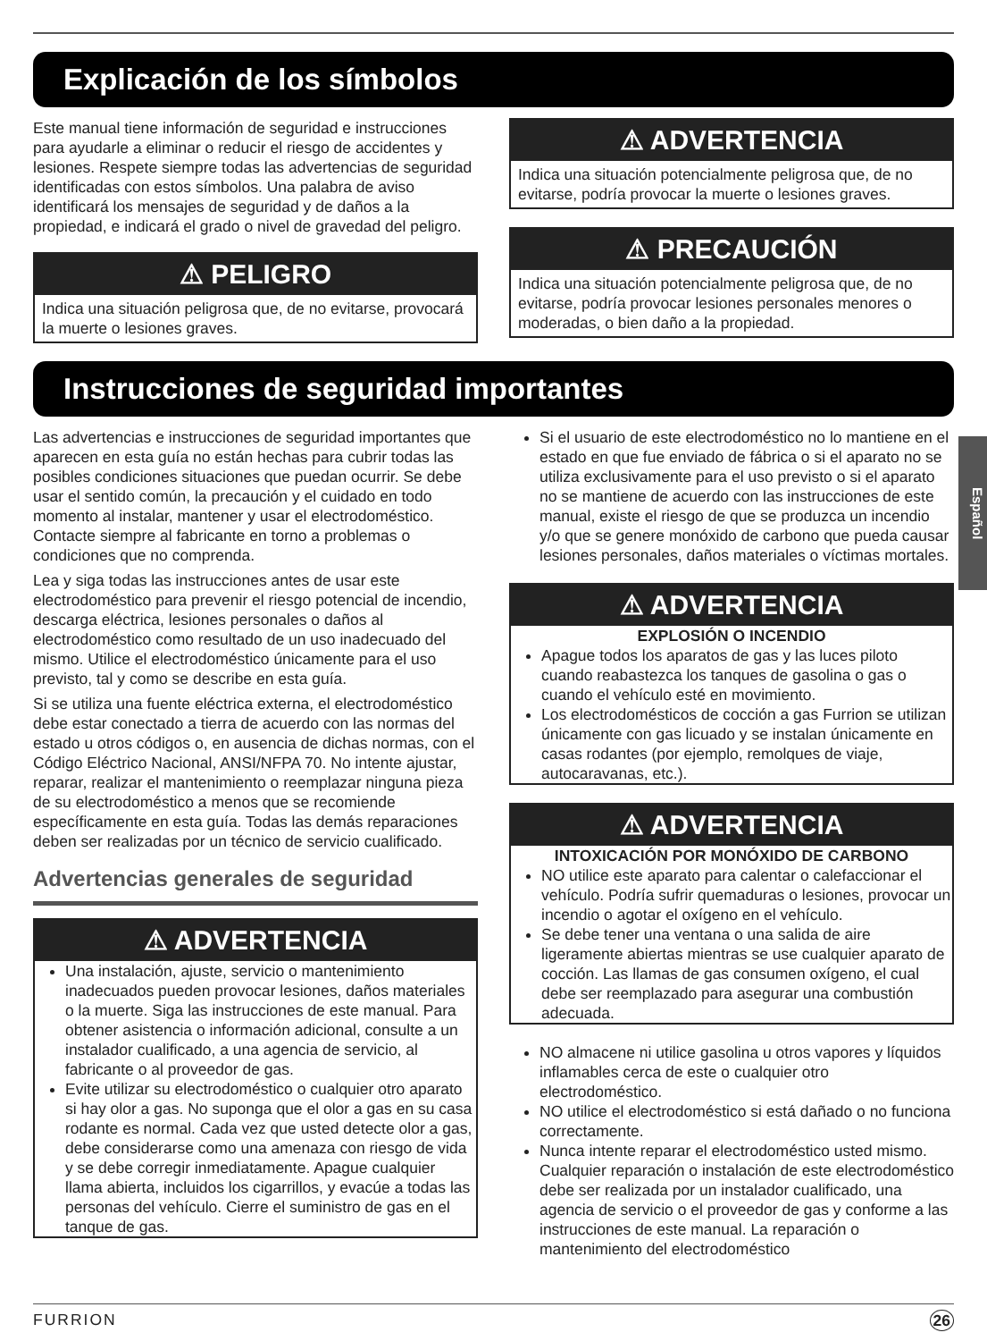Explicación de los símbolos
Este manual tiene información de seguridad e instrucciones para ayudarle a eliminar o reducir el riesgo de accidentes y lesiones. Respete siempre todas las advertencias de seguridad identificadas con estos símbolos. Una palabra de aviso identificará los mensajes de seguridad y de daños a la propiedad, e indicará el grado o nivel de gravedad del peligro.
⚠ PELIGRO
Indica una situación peligrosa que, de no evitarse, provocará la muerte o lesiones graves.
⚠ ADVERTENCIA
Indica una situación potencialmente peligrosa que, de no evitarse, podría provocar la muerte o lesiones graves.
⚠ PRECAUCIÓN
Indica una situación potencialmente peligrosa que, de no evitarse, podría provocar lesiones personales menores o moderadas, o bien daño a la propiedad.
Instrucciones de seguridad importantes
Las advertencias e instrucciones de seguridad importantes que aparecen en esta guía no están hechas para cubrir todas las posibles condiciones situaciones que puedan ocurrir. Se debe usar el sentido común, la precaución y el cuidado en todo momento al instalar, mantener y usar el electrodoméstico.
Contacte siempre al fabricante en torno a problemas o condiciones que no comprenda.
Lea y siga todas las instrucciones antes de usar este electrodoméstico para prevenir el riesgo potencial de incendio, descarga eléctrica, lesiones personales o daños al electrodoméstico como resultado de un uso inadecuado del mismo. Utilice el electrodoméstico únicamente para el uso previsto, tal y como se describe en esta guía.
Si se utiliza una fuente eléctrica externa, el electrodoméstico debe estar conectado a tierra de acuerdo con las normas del estado u otros códigos o, en ausencia de dichas normas, con el Código Eléctrico Nacional, ANSI/NFPA 70. No intente ajustar, reparar, realizar el mantenimiento o reemplazar ninguna pieza de su electrodoméstico a menos que se recomiende específicamente en esta guía. Todas las demás reparaciones deben ser realizadas por un técnico de servicio cualificado.
Advertencias generales de seguridad
⚠ ADVERTENCIA
Una instalación, ajuste, servicio o mantenimiento inadecuados pueden provocar lesiones, daños materiales o la muerte. Siga las instrucciones de este manual. Para obtener asistencia o información adicional, consulte a un instalador cualificado, a una agencia de servicio, al fabricante o al proveedor de gas.
Evite utilizar su electrodoméstico o cualquier otro aparato si hay olor a gas. No suponga que el olor a gas en su casa rodante es normal. Cada vez que usted detecte olor a gas, debe considerarse como una amenaza con riesgo de vida y se debe corregir inmediatamente. Apague cualquier llama abierta, incluidos los cigarrillos, y evacúe a todas las personas del vehículo. Cierre el suministro de gas en el tanque de gas.
Si el usuario de este electrodoméstico no lo mantiene en el estado en que fue enviado de fábrica o si el aparato no se utiliza exclusivamente para el uso previsto o si el aparato no se mantiene de acuerdo con las instrucciones de este manual, existe el riesgo de que se produzca un incendio y/o que se genere monóxido de carbono que pueda causar lesiones personales, daños materiales o víctimas mortales.
⚠ ADVERTENCIA
EXPLOSIÓN O INCENDIO
Apague todos los aparatos de gas y las luces piloto cuando reabastezca los tanques de gasolina o gas o cuando el vehículo esté en movimiento.
Los electrodomésticos de cocción a gas Furrion se utilizan únicamente con gas licuado y se instalan únicamente en casas rodantes (por ejemplo, remolques de viaje, autocaravanas, etc.).
⚠ ADVERTENCIA
INTOXICACIÓN POR MONÓXIDO DE CARBONO
NO utilice este aparato para calentar o calefaccionar el vehículo. Podría sufrir quemaduras o lesiones, provocar un incendio o agotar el oxígeno en el vehículo.
Se debe tener una ventana o una salida de aire ligeramente abiertas mientras se use cualquier aparato de cocción. Las llamas de gas consumen oxígeno, el cual debe ser reemplazado para asegurar una combustión adecuada.
NO almacene ni utilice gasolina u otros vapores y líquidos inflamables cerca de este o cualquier otro electrodoméstico.
NO utilice el electrodoméstico si está dañado o no funciona correctamente.
Nunca intente reparar el electrodoméstico usted mismo. Cualquier reparación o instalación de este electrodoméstico debe ser realizada por un instalador cualificado, una agencia de servicio o el proveedor de gas y conforme a las instrucciones de este manual. La reparación o mantenimiento del electrodoméstico
Español
FURRION 26